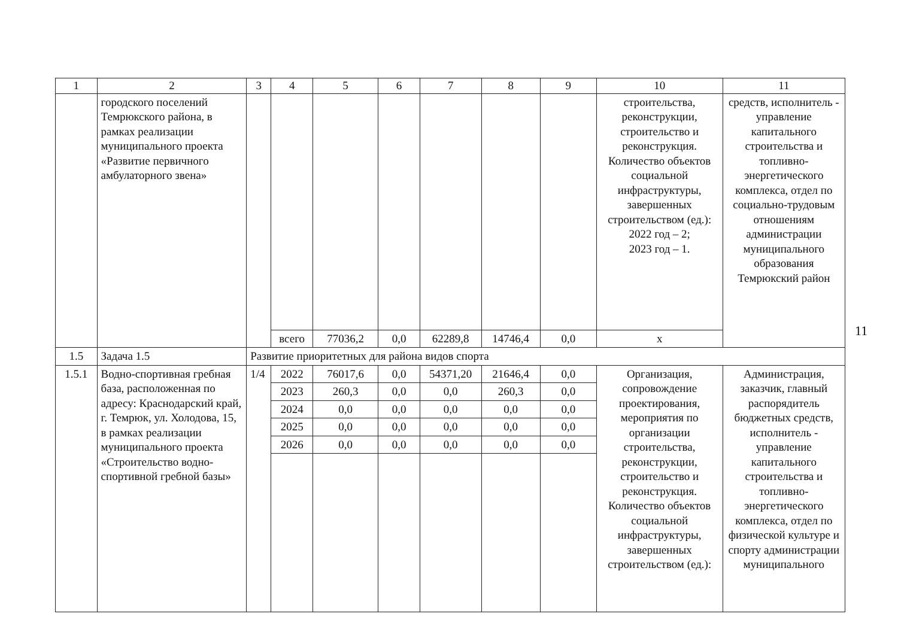| 1 | 2 | 3 | 4 | 5 | 6 | 7 | 8 | 9 | 10 | 11 |
| --- | --- | --- | --- | --- | --- | --- | --- | --- | --- | --- |
| | городского поселений Темрюкского района, в рамках реализации муниципального проекта «Развитие первичного амбулаторного звена» | | | | | | | | строительства, реконструкции, строительство и реконструкция. Количество объектов социальной инфраструктуры, завершенных строительством (ед.): 2022 год – 2; 2023 год – 1. | средств, исполнитель - управление капитального строительства и топливно-энергетического комплекса, отдел по социально-трудовым отношениям администрации муниципального образования Темрюкский район |
| | | | всего | 77036,2 | 0,0 | 62289,8 | 14746,4 | 0,0 | х | |
| 1.5 | Задача 1.5 | Развитие приоритетных для района видов спорта | | | | | | | | |
| 1.5.1 | Водно-спортивная гребная база, расположенная по адресу: Краснодарский край, г. Темрюк, ул. Холодова, 15, в рамках реализации муниципального проекта «Строительство водно-спортивной гребной базы» | 1/4 | 2022 | 76017,6 | 0,0 | 54371,20 | 21646,4 | 0,0 | Организация, сопровождение проектирования, мероприятия по организации строительства, реконструкции, строительство и реконструкция. Количество объектов социальной инфраструктуры, завершенных строительством (ед.): | Администрация, заказчик, главный распорядитель бюджетных средств, исполнитель - управление капитального строительства и топливно-энергетического комплекса, отдел по физической культуре и спорту администрации муниципального |
| | | | 2023 | 260,3 | 0,0 | 0,0 | 260,3 | 0,0 | | |
| | | | 2024 | 0,0 | 0,0 | 0,0 | 0,0 | 0,0 | | |
| | | | 2025 | 0,0 | 0,0 | 0,0 | 0,0 | 0,0 | | |
| | | | 2026 | 0,0 | 0,0 | 0,0 | 0,0 | 0,0 | | |
11